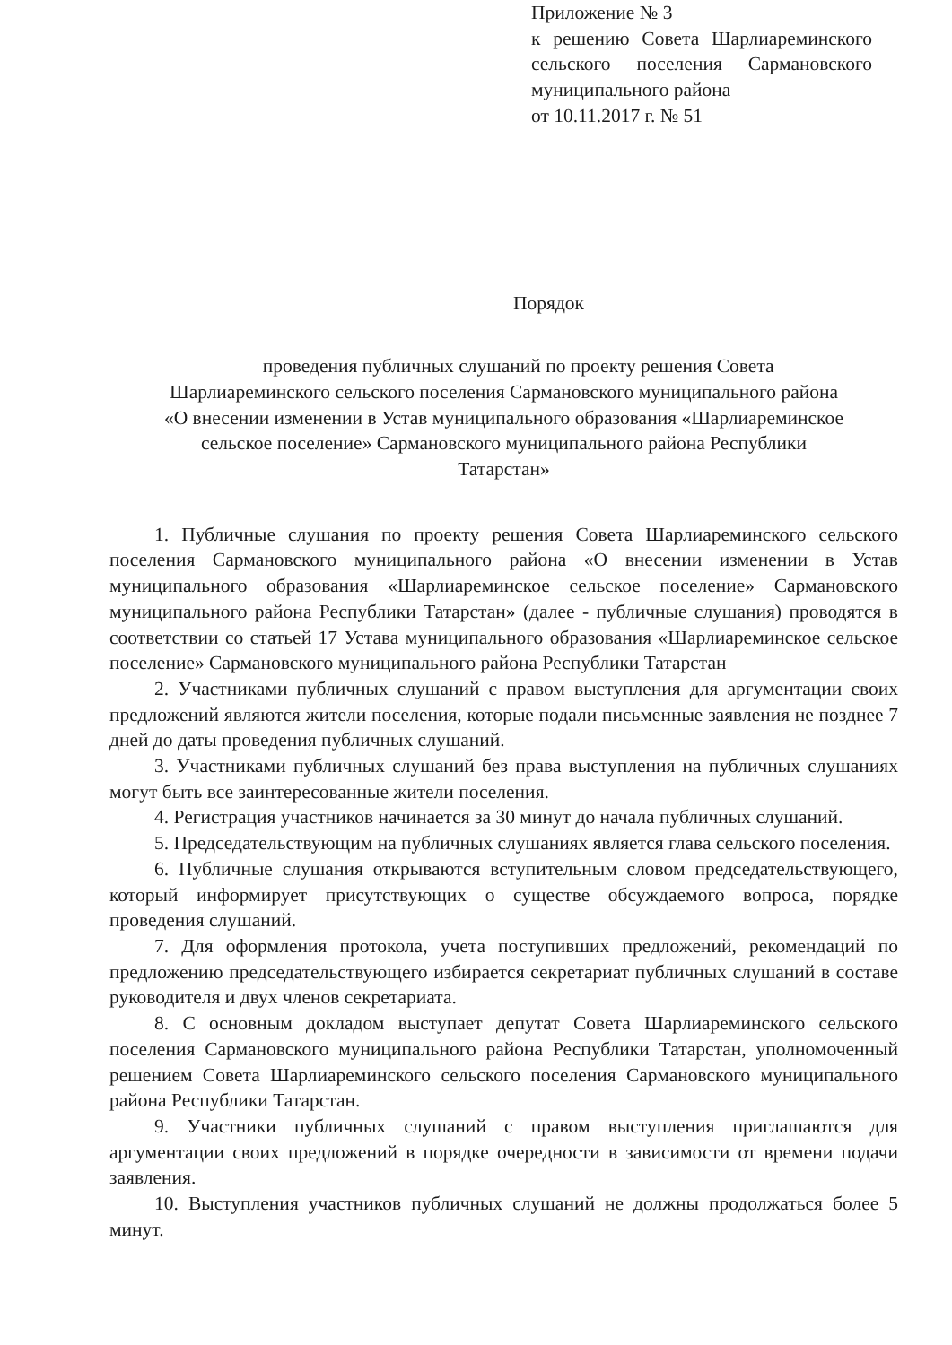Приложение № 3
к решению Совета Шарлиареминского сельского поселения Сармановского муниципального района
от 10.11.2017 г. № 51
Порядок
проведения публичных слушаний по проекту решения Совета
Шарлиареминского сельского поселения Сармановского муниципального района
«О внесении изменении в Устав муниципального образования «Шарлиареминское
сельское поселение» Сармановского муниципального района Республики
Татарстан»
1. Публичные слушания по проекту решения Совета Шарлиареминского сельского поселения Сармановского муниципального района «О внесении изменении в Устав муниципального образования «Шарлиареминское сельское поселение» Сармановского муниципального района Республики Татарстан» (далее - публичные слушания) проводятся в соответствии со статьей 17 Устава муниципального образования «Шарлиареминское сельское поселение» Сармановского муниципального района Республики Татарстан
2. Участниками публичных слушаний с правом выступления для аргументации своих предложений являются жители поселения, которые подали письменные заявления не позднее 7 дней до даты проведения публичных слушаний.
3. Участниками публичных слушаний без права выступления на публичных слушаниях могут быть все заинтересованные жители поселения.
4. Регистрация участников начинается за 30 минут до начала публичных слушаний.
5. Председательствующим на публичных слушаниях является глава сельского поселения.
6. Публичные слушания открываются вступительным словом председательствующего, который информирует присутствующих о существе обсуждаемого вопроса, порядке проведения слушаний.
7. Для оформления протокола, учета поступивших предложений, рекомендаций по предложению председательствующего избирается секретариат публичных слушаний в составе руководителя и двух членов секретариата.
8. С основным докладом выступает депутат Совета Шарлиареминского сельского поселения Сармановского муниципального района Республики Татарстан, уполномоченный решением Совета Шарлиареминского сельского поселения Сармановского муниципального района Республики Татарстан.
9. Участники публичных слушаний с правом выступления приглашаются для аргументации своих предложений в порядке очередности в зависимости от времени подачи заявления.
10. Выступления участников публичных слушаний не должны продолжаться более 5 минут.